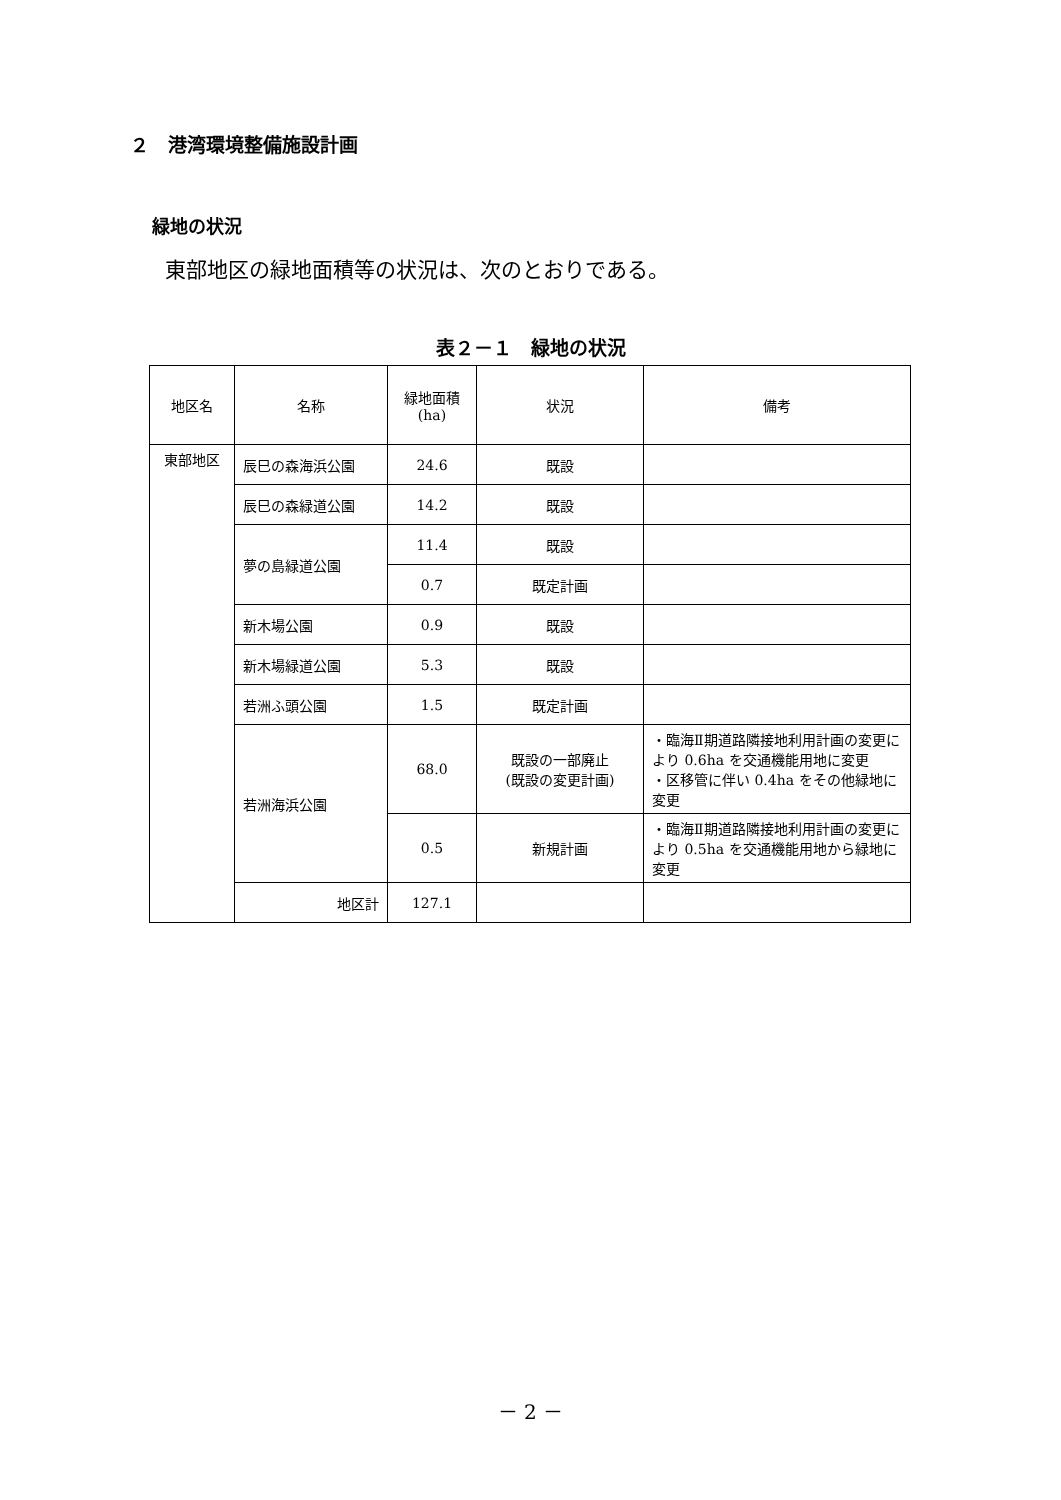２　港湾環境整備施設計画
緑地の状況
東部地区の緑地面積等の状況は、次のとおりである。
表２－１　緑地の状況
| 地区名 | 名称 | 緑地面積 (ha) | 状況 | 備考 |
| --- | --- | --- | --- | --- |
| 東部地区 | 辰巳の森海浜公園 | 24.6 | 既設 | |
| | 辰巳の森緑道公園 | 14.2 | 既設 | |
| | 夢の島緑道公園 | 11.4 | 既設 | |
| | | 0.7 | 既定計画 | |
| | 新木場公園 | 0.9 | 既設 | |
| | 新木場緑道公園 | 5.3 | 既設 | |
| | 若洲ふ頭公園 | 1.5 | 既定計画 | |
| | 若洲海浜公園 | 68.0 | 既設の一部廃止 (既設の変更計画) | ・臨海Ⅱ期道路隣接地利用計画の変更により 0.6ha を交通機能用地に変更 ・区移管に伴い 0.4ha をその他緑地に変更 |
| | | 0.5 | 新規計画 | ・臨海Ⅱ期道路隣接地利用計画の変更により 0.5ha を交通機能用地から緑地に変更 |
| | 地区計 | 127.1 | | |
－ 2 －